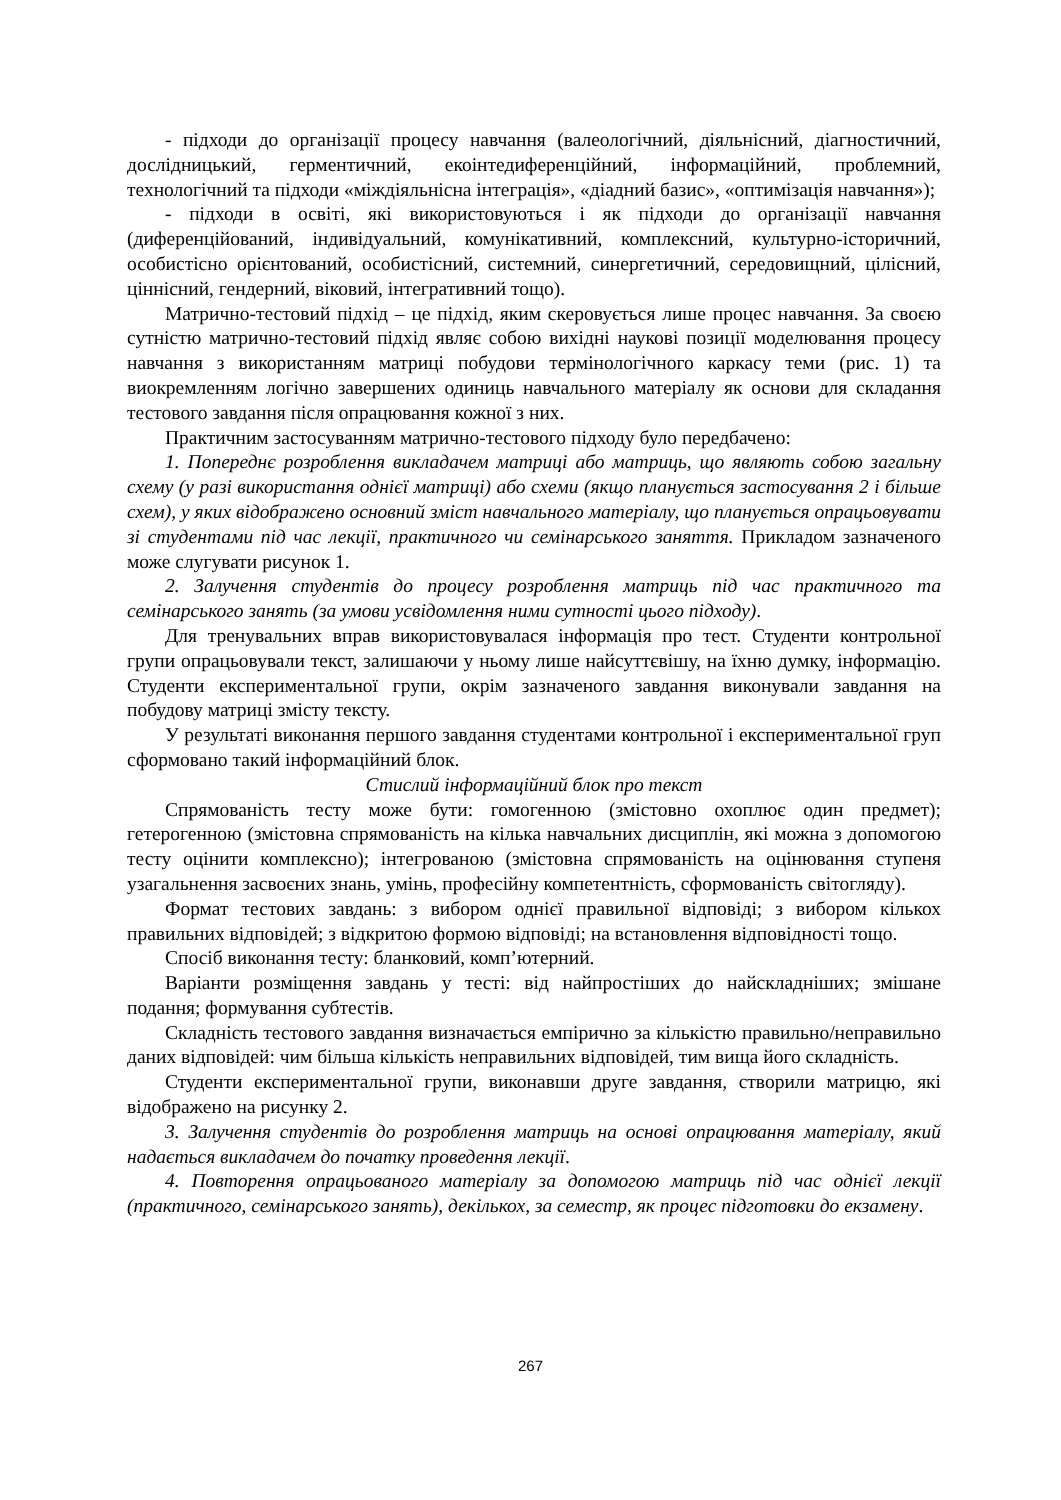- підходи до організації процесу навчання (валеологічний, діяльнісний, діагностичний, дослідницький, герментичний, екоінтедиференційний, інформаційний, проблемний, технологічний та підходи «міждіяльнісна інтеграція», «діадний базис», «оптимізація навчання»);
- підходи в освіті, які використовуються і як підходи до організації навчання (диференційований, індивідуальний, комунікативний, комплексний, культурно-історичний, особистісно орієнтований, особистісний, системний, синергетичний, середовищний, цілісний, ціннісний, гендерний, віковий, інтегративний тощо).
Матрично-тестовий підхід – це підхід, яким скеровується лише процес навчання. За своєю сутністю матрично-тестовий підхід являє собою вихідні наукові позиції моделювання процесу навчання з використанням матриці побудови термінологічного каркасу теми (рис. 1) та виокремленням логічно завершених одиниць навчального матеріалу як основи для складання тестового завдання після опрацювання кожної з них.
Практичним застосуванням матрично-тестового підходу було передбачено:
1. Попереднє розроблення викладачем матриці або матриць, що являють собою загальну схему (у разі використання однієї матриці) або схеми (якщо планується застосування 2 і більше схем), у яких відображено основний зміст навчального матеріалу, що планується опрацьовувати зі студентами під час лекції, практичного чи семінарського заняття. Прикладом зазначеного може слугувати рисунок 1.
2. Залучення студентів до процесу розроблення матриць під час практичного та семінарського занять (за умови усвідомлення ними сутності цього підходу).
Для тренувальних вправ використовувалася інформація про тест. Студенти контрольної групи опрацьовували текст, залишаючи у ньому лише найсуттєвішу, на їхню думку, інформацію. Студенти експериментальної групи, окрім зазначеного завдання виконували завдання на побудову матриці змісту тексту.
У результаті виконання першого завдання студентами контрольної і експериментальної груп сформовано такий інформаційний блок.
Стислий інформаційний блок про текст
Спрямованість тесту може бути: гомогенною (змістовно охоплює один предмет); гетерогенною (змістовна спрямованість на кілька навчальних дисциплін, які можна з допомогою тесту оцінити комплексно); інтегрованою (змістовна спрямованість на оцінювання ступеня узагальнення засвоєних знань, умінь, професійну компетентність, сформованість світогляду).
Формат тестових завдань: з вибором однієї правильної відповіді; з вибором кількох правильних відповідей; з відкритою формою відповіді; на встановлення відповідності тощо.
Спосіб виконання тесту: бланковий, комп’ютерний.
Варіанти розміщення завдань у тесті: від найпростіших до найскладніших; змішане подання; формування субтестів.
Складність тестового завдання визначається емпірично за кількістю правильно/неправильно даних відповідей: чим більша кількість неправильних відповідей, тим вища його складність.
Студенти експериментальної групи, виконавши друге завдання, створили матрицю, які відображено на рисунку 2.
3. Залучення студентів до розроблення матриць на основі опрацювання матеріалу, який надається викладачем до початку проведення лекції.
4. Повторення опрацьованого матеріалу за допомогою матриць під час однієї лекції (практичного, семінарського занять), декількох, за семестр, як процес підготовки до екзамену.
267